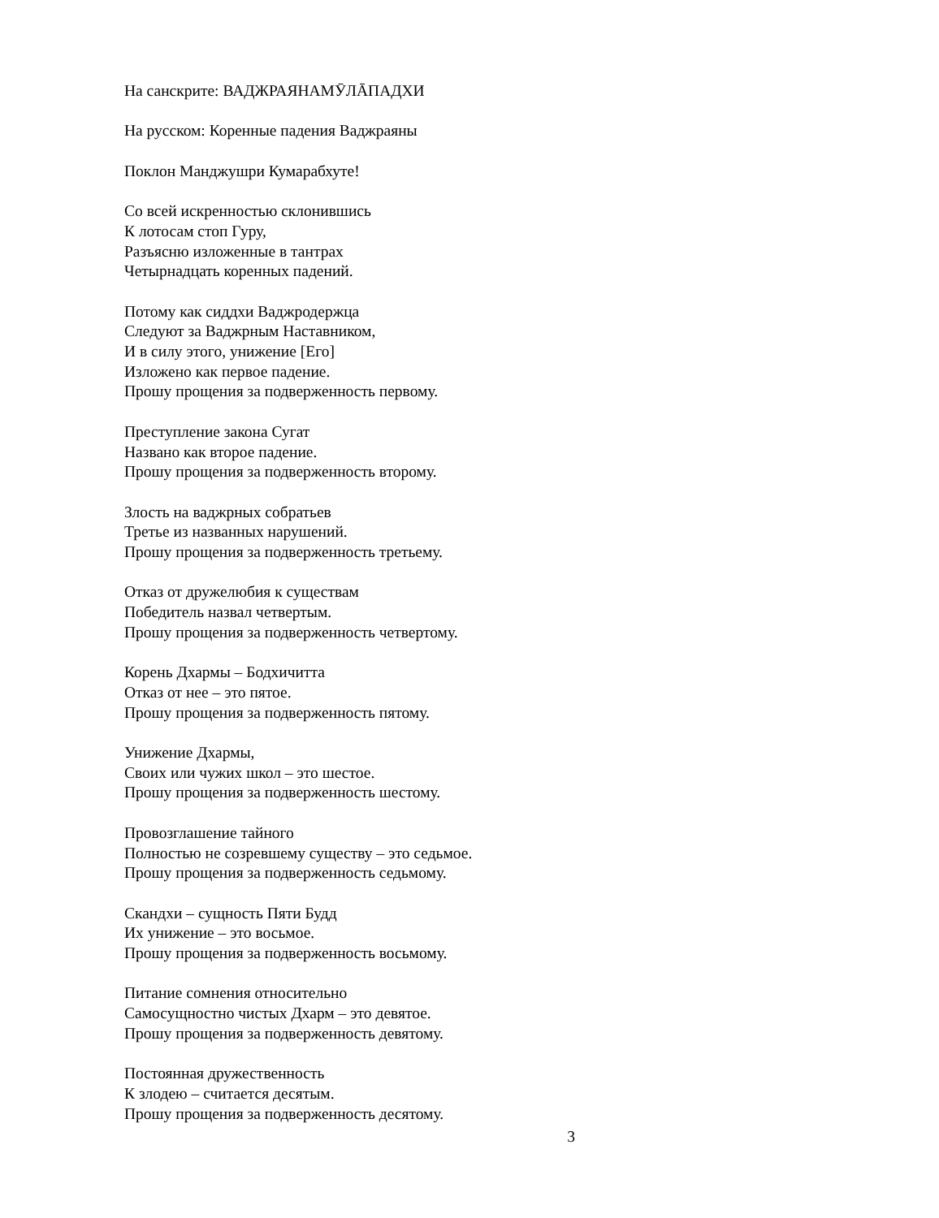На санскрите: ВАДЖРАЯНАМӮЛĀПАДХИ
На русском: Коренные падения Ваджраяны
Поклон Манджушри Кумарабхуте!
Со всей искренностью склонившись
К лотосам стоп Гуру,
Разъясню изложенные в тантрах
Четырнадцать коренных падений.
Потому как сиддхи Ваджродержца
Следуют за Ваджрным Наставником,
И в силу этого, унижение [Его]
Изложено как первое падение.
Прошу прощения за подверженность первому.
Преступление закона Сугат
Названо как второе падение.
Прошу прощения за подверженность второму.
Злость на ваджрных собратьев
Третье из названных нарушений.
Прошу прощения за подверженность третьему.
Отказ от дружелюбия к существам
Победитель назвал четвертым.
Прошу прощения за подверженность четвертому.
Корень Дхармы – Бодхичитта
Отказ от нее – это пятое.
Прошу прощения за подверженность пятому.
Унижение Дхармы,
Своих или чужих школ – это шестое.
Прошу прощения за подверженность шестому.
Провозглашение тайного
Полностью не созревшему существу – это седьмое.
Прошу прощения за подверженность седьмому.
Скандхи – сущность Пяти Будд
Их унижение – это восьмое.
Прошу прощения за подверженность восьмому.
Питание сомнения относительно
Самосущностно чистых Дхарм – это девятое.
Прошу прощения за подверженность девятому.
Постоянная дружественность
К злодею – считается десятым.
Прошу прощения за подверженность десятому.
3